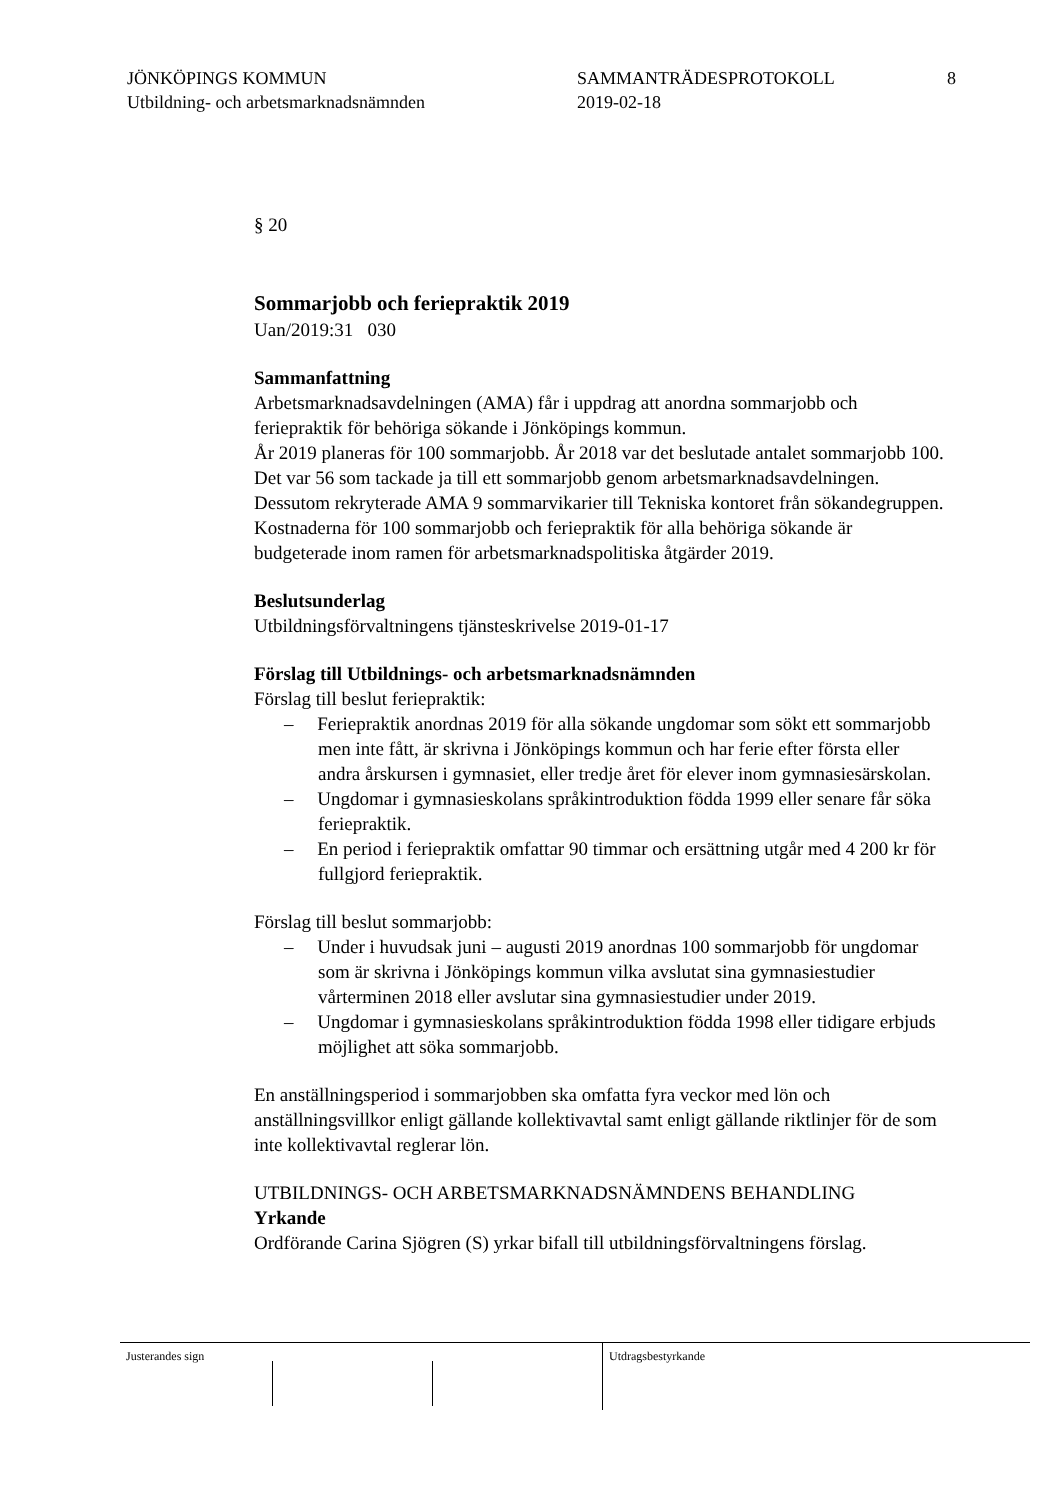JÖNKÖPINGS KOMMUN
Utbildning- och arbetsmarknadsnämnden
SAMMANTRÄDESPROTOKOLL
2019-02-18
8
§ 20
Sommarjobb och feriepraktik 2019
Uan/2019:31 030
Sammanfattning
Arbetsmarknadsavdelningen (AMA) får i uppdrag att anordna sommarjobb och feriepraktik för behöriga sökande i Jönköpings kommun.
År 2019 planeras för 100 sommarjobb. År 2018 var det beslutade antalet sommarjobb 100. Det var 56 som tackade ja till ett sommarjobb genom arbetsmarknadsavdelningen. Dessutom rekryterade AMA 9 sommarvikarier till Tekniska kontoret från sökandegruppen. Kostnaderna för 100 sommarjobb och feriepraktik för alla behöriga sökande är budgeterade inom ramen för arbetsmarknadspolitiska åtgärder 2019.
Beslutsunderlag
Utbildningsförvaltningens tjänsteskrivelse 2019-01-17
Förslag till Utbildnings- och arbetsmarknadsnämnden
Förslag till beslut feriepraktik:
– Feriepraktik anordnas 2019 för alla sökande ungdomar som sökt ett sommarjobb men inte fått, är skrivna i Jönköpings kommun och har ferie efter första eller andra årskursen i gymnasiet, eller tredje året för elever inom gymnasiesärskolan.
– Ungdomar i gymnasieskolans språkintroduktion födda 1999 eller senare får söka feriepraktik.
– En period i feriepraktik omfattar 90 timmar och ersättning utgår med 4 200 kr för fullgjord feriepraktik.
Förslag till beslut sommarjobb:
– Under i huvudsak juni – augusti 2019 anordnas 100 sommarjobb för ungdomar som är skrivna i Jönköpings kommun vilka avslutat sina gymnasiestudier vårterminen 2018 eller avslutar sina gymnasiestudier under 2019.
– Ungdomar i gymnasieskolans språkintroduktion födda 1998 eller tidigare erbjuds möjlighet att söka sommarjobb.
En anställningsperiod i sommarjobben ska omfatta fyra veckor med lön och anställningsvillkor enligt gällande kollektivavtal samt enligt gällande riktlinjer för de som inte kollektivavtal reglerar lön.
UTBILDNINGS- OCH ARBETSMARKNADSNÄMNDENS BEHANDLING
Yrkande
Ordförande Carina Sjögren (S) yrkar bifall till utbildningsförvaltningens förslag.
Justerandes sign Utdragsbestyrkande